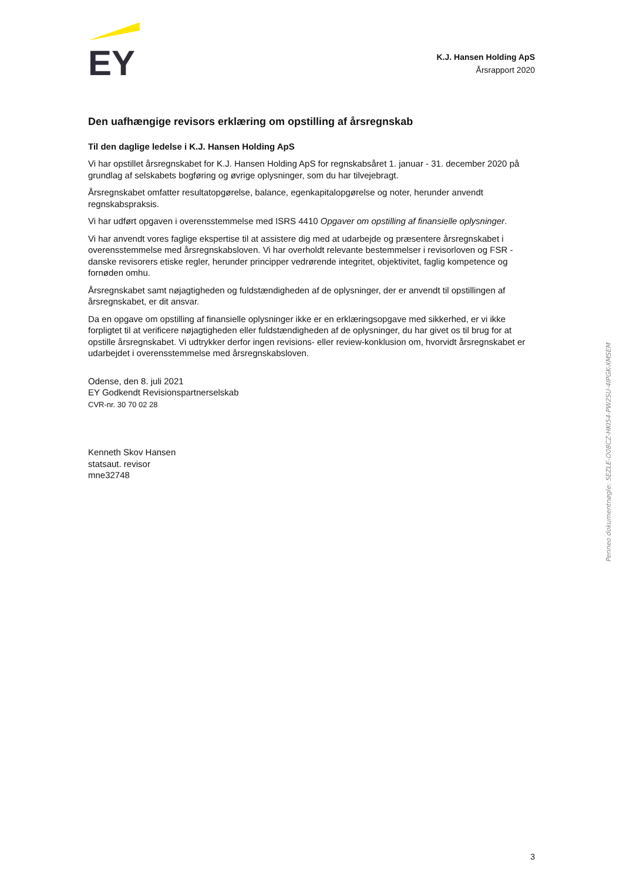EY
K.J. Hansen Holding ApS
Årsrapport 2020
Den uafhængige revisors erklæring om opstilling af årsregnskab
Til den daglige ledelse i K.J. Hansen Holding ApS
Vi har opstillet årsregnskabet for K.J. Hansen Holding ApS for regnskabsåret 1. januar - 31. december 2020 på grundlag af selskabets bogføring og øvrige oplysninger, som du har tilvejebragt.
Årsregnskabet omfatter resultatopgørelse, balance, egenkapitalopgørelse og noter, herunder anvendt regnskabspraksis.
Vi har udført opgaven i overensstemmelse med ISRS 4410 Opgaver om opstilling af finansielle oplysninger.
Vi har anvendt vores faglige ekspertise til at assistere dig med at udarbejde og præsentere årsregnskabet i overensstemmelse med årsregnskabsloven. Vi har overholdt relevante bestemmelser i revisorloven og FSR - danske revisorers etiske regler, herunder principper vedrørende integritet, objektivitet, faglig kompetence og fornøden omhu.
Årsregnskabet samt nøjagtigheden og fuldstændigheden af de oplysninger, der er anvendt til opstillingen af årsregnskabet, er dit ansvar.
Da en opgave om opstilling af finansielle oplysninger ikke er en erklæringsopgave med sikkerhed, er vi ikke forpligtet til at verificere nøjagtigheden eller fuldstændigheden af de oplysninger, du har givet os til brug for at opstille årsregnskabet. Vi udtrykker derfor ingen revisions- eller review-konklusion om, hvorvidt årsregnskabet er udarbejdet i overensstemmelse med årsregnskabsloven.
Odense, den 8. juli 2021
EY Godkendt Revisionspartnerselskab
CVR-nr. 30 70 02 28
Kenneth Skov Hansen
statsaut. revisor
mne32748
Penneo dokumentnøgle: 5EZLE-O08CZ-HKI54-PW2SU-4IPGK-XMSEM
3